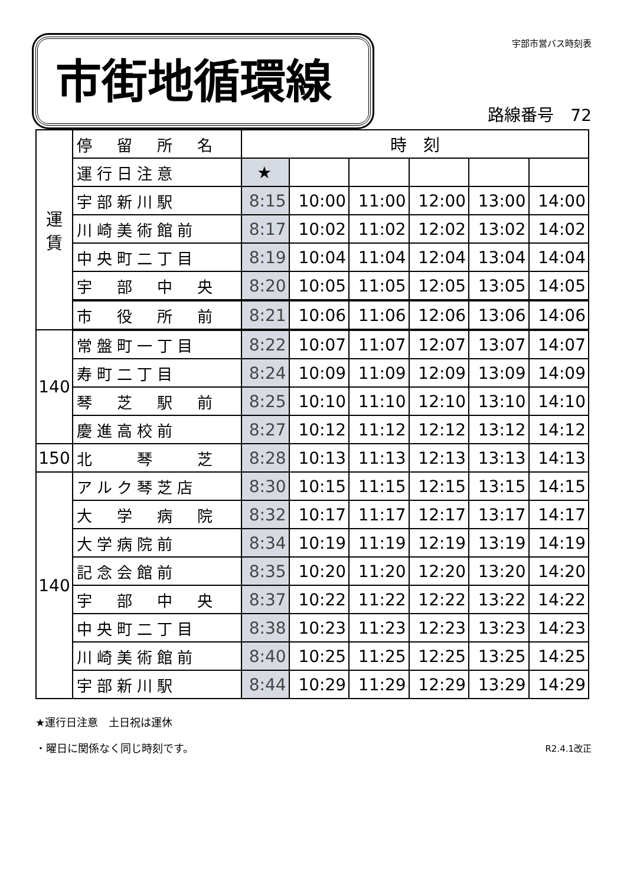市街地循環線
宇部市営バス時刻表
路線番号　72
| 運 賃 | 停 留 所 名 | 時 刻 | | | | | |
| | 運行日注意 | ★ | | | | | |
| | 宇部新川駅 | 8:15 | 10:00 | 11:00 | 12:00 | 13:00 | 14:00 |
| | 川崎美術館前 | 8:17 | 10:02 | 11:02 | 12:02 | 13:02 | 14:02 |
| | 中央町二丁目 | 8:19 | 10:04 | 11:04 | 12:04 | 13:04 | 14:04 |
| | 宇 部 中 央 | 8:20 | 10:05 | 11:05 | 12:05 | 13:05 | 14:05 |
| | 市 役 所 前 | 8:21 | 10:06 | 11:06 | 12:06 | 13:06 | 14:06 |
| 140 | 常盤町一丁目 | 8:22 | 10:07 | 11:07 | 12:07 | 13:07 | 14:07 |
| | 寿町二丁目 | 8:24 | 10:09 | 11:09 | 12:09 | 13:09 | 14:09 |
| | 琴 芝 駅 前 | 8:25 | 10:10 | 11:10 | 12:10 | 13:10 | 14:10 |
| | 慶進高校前 | 8:27 | 10:12 | 11:12 | 12:12 | 13:12 | 14:12 |
| 150 | 北 琴 芝 | 8:28 | 10:13 | 11:13 | 12:13 | 13:13 | 14:13 |
| 140 | アルク琴芝店 | 8:30 | 10:15 | 11:15 | 12:15 | 13:15 | 14:15 |
| | 大 学 病 院 | 8:32 | 10:17 | 11:17 | 12:17 | 13:17 | 14:17 |
| | 大学病院前 | 8:34 | 10:19 | 11:19 | 12:19 | 13:19 | 14:19 |
| | 記念会館前 | 8:35 | 10:20 | 11:20 | 12:20 | 13:20 | 14:20 |
| | 宇 部 中 央 | 8:37 | 10:22 | 11:22 | 12:22 | 13:22 | 14:22 |
| | 中央町二丁目 | 8:38 | 10:23 | 11:23 | 12:23 | 13:23 | 14:23 |
| | 川崎美術館前 | 8:40 | 10:25 | 11:25 | 12:25 | 13:25 | 14:25 |
| | 宇部新川駅 | 8:44 | 10:29 | 11:29 | 12:29 | 13:29 | 14:29 |
★運行日注意　土日祝は運休
・曜日に関係なく同じ時刻です。 R2.4.1改正